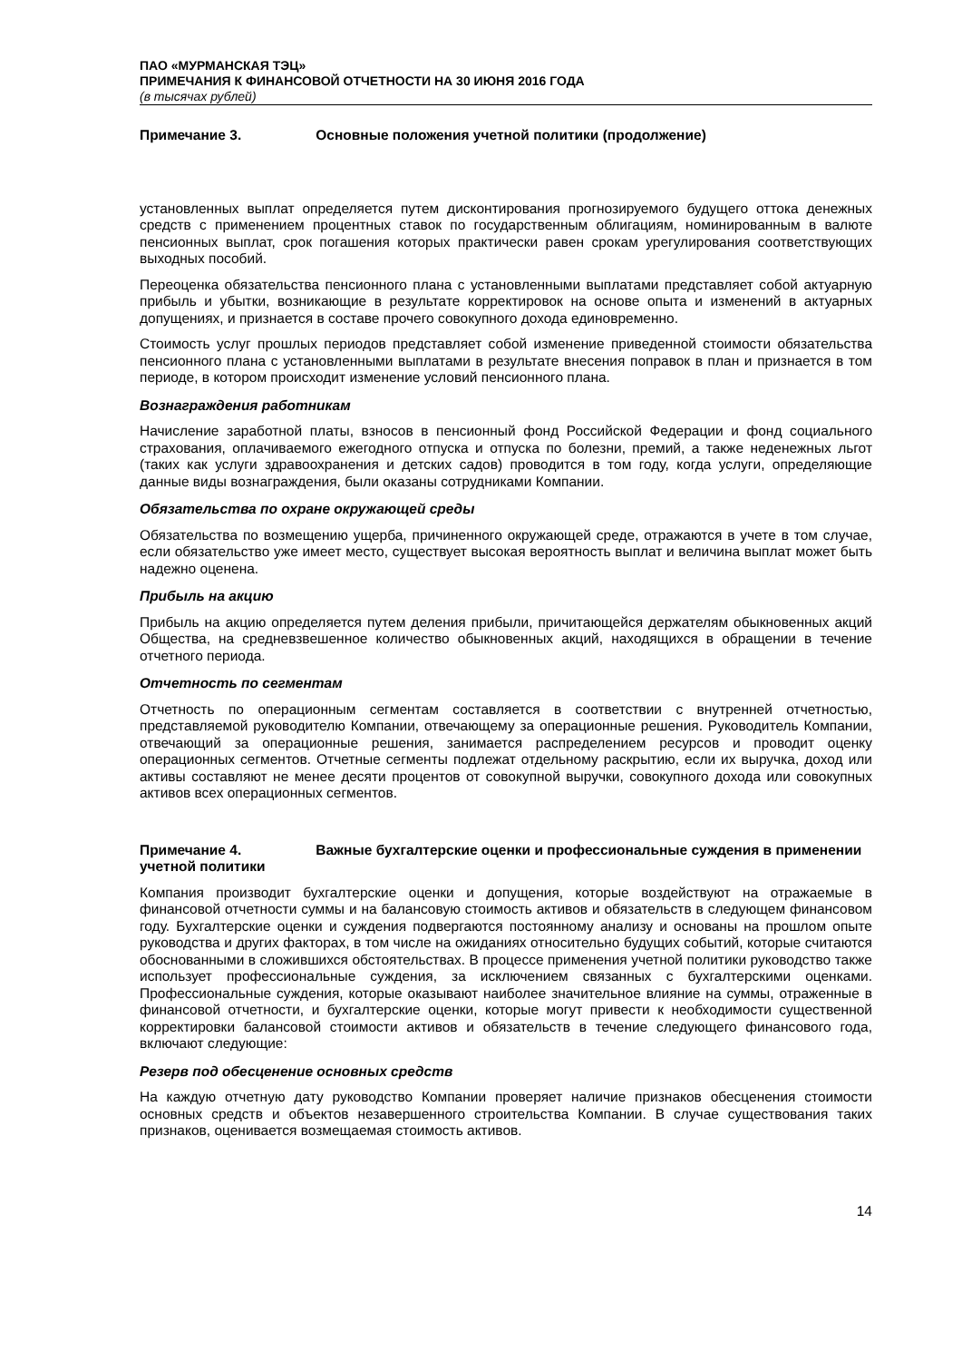ПАО «МУРМАНСКАЯ ТЭЦ»
ПРИМЕЧАНИЯ К ФИНАНСОВОЙ ОТЧЕТНОСТИ НА 30 ИЮНЯ 2016 ГОДА
(в тысячах рублей)
Примечание 3. Основные положения учетной политики (продолжение)
установленных выплат определяется путем дисконтирования прогнозируемого будущего оттока денежных средств с применением процентных ставок по государственным облигациям, номинированным в валюте пенсионных выплат, срок погашения которых практически равен срокам урегулирования соответствующих выходных пособий.
Переоценка обязательства пенсионного плана с установленными выплатами представляет собой актуарную прибыль и убытки, возникающие в результате корректировок на основе опыта и изменений в актуарных допущениях, и признается в составе прочего совокупного дохода единовременно.
Стоимость услуг прошлых периодов представляет собой изменение приведенной стоимости обязательства пенсионного плана с установленными выплатами в результате внесения поправок в план и признается в том периоде, в котором происходит изменение условий пенсионного плана.
Вознаграждения работникам
Начисление заработной платы, взносов в пенсионный фонд Российской Федерации и фонд социального страхования, оплачиваемого ежегодного отпуска и отпуска по болезни, премий, а также неденежных льгот (таких как услуги здравоохранения и детских садов) проводится в том году, когда услуги, определяющие данные виды вознаграждения, были оказаны сотрудниками Компании.
Обязательства по охране окружающей среды
Обязательства по возмещению ущерба, причиненного окружающей среде, отражаются в учете в том случае, если обязательство уже имеет место, существует высокая вероятность выплат и величина выплат может быть надежно оценена.
Прибыль на акцию
Прибыль на акцию определяется путем деления прибыли, причитающейся держателям обыкновенных акций Общества, на средневзвешенное количество обыкновенных акций, находящихся в обращении в течение отчетного периода.
Отчетность по сегментам
Отчетность по операционным сегментам составляется в соответствии с внутренней отчетностью, представляемой руководителю Компании, отвечающему за операционные решения. Руководитель Компании, отвечающий за операционные решения, занимается распределением ресурсов и проводит оценку операционных сегментов. Отчетные сегменты подлежат отдельному раскрытию, если их выручка, доход или активы составляют не менее десяти процентов от совокупной выручки, совокупного дохода или совокупных активов всех операционных сегментов.
Примечание 4. Важные бухгалтерские оценки и профессиональные суждения в применении учетной политики
Компания производит бухгалтерские оценки и допущения, которые воздействуют на отражаемые в финансовой отчетности суммы и на балансовую стоимость активов и обязательств в следующем финансовом году. Бухгалтерские оценки и суждения подвергаются постоянному анализу и основаны на прошлом опыте руководства и других факторах, в том числе на ожиданиях относительно будущих событий, которые считаются обоснованными в сложившихся обстоятельствах. В процессе применения учетной политики руководство также использует профессиональные суждения, за исключением связанных с бухгалтерскими оценками. Профессиональные суждения, которые оказывают наиболее значительное влияние на суммы, отраженные в финансовой отчетности, и бухгалтерские оценки, которые могут привести к необходимости существенной корректировки балансовой стоимости активов и обязательств в течение следующего финансового года, включают следующие:
Резерв под обесценение основных средств
На каждую отчетную дату руководство Компании проверяет наличие признаков обесценения стоимости основных средств и объектов незавершенного строительства Компании. В случае существования таких признаков, оценивается возмещаемая стоимость активов.
14